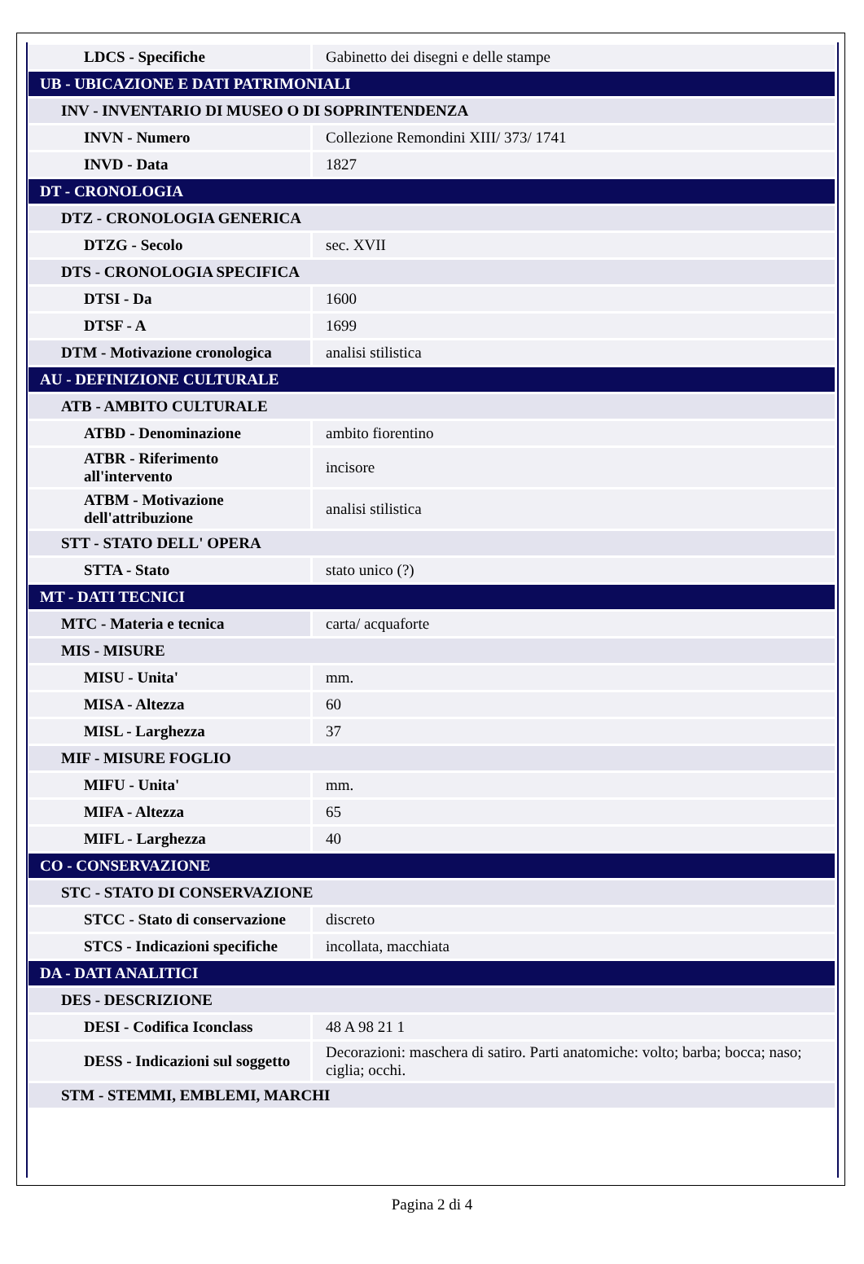| LDCS - Specifiche | Gabinetto dei disegni e delle stampe |
| UB - UBICAZIONE E DATI PATRIMONIALI | |
| INV - INVENTARIO DI MUSEO O DI SOPRINTENDENZA | |
| INVN - Numero | Collezione Remondini XIII/ 373/ 1741 |
| INVD - Data | 1827 |
| DT - CRONOLOGIA | |
| DTZ - CRONOLOGIA GENERICA | |
| DTZG - Secolo | sec. XVII |
| DTS - CRONOLOGIA SPECIFICA | |
| DTSI - Da | 1600 |
| DTSF - A | 1699 |
| DTM - Motivazione cronologica | analisi stilistica |
| AU - DEFINIZIONE CULTURALE | |
| ATB - AMBITO CULTURALE | |
| ATBD - Denominazione | ambito fiorentino |
| ATBR - Riferimento all'intervento | incisore |
| ATBM - Motivazione dell'attribuzione | analisi stilistica |
| STT - STATO DELL' OPERA | |
| STTA - Stato | stato unico (?) |
| MT - DATI TECNICI | |
| MTC - Materia e tecnica | carta/ acquaforte |
| MIS - MISURE | |
| MISU - Unita' | mm. |
| MISA - Altezza | 60 |
| MISL - Larghezza | 37 |
| MIF - MISURE FOGLIO | |
| MIFU - Unita' | mm. |
| MIFA - Altezza | 65 |
| MIFL - Larghezza | 40 |
| CO - CONSERVAZIONE | |
| STC - STATO DI CONSERVAZIONE | |
| STCC - Stato di conservazione | discreto |
| STCS - Indicazioni specifiche | incollata, macchiata |
| DA - DATI ANALITICI | |
| DES - DESCRIZIONE | |
| DESI - Codifica Iconclass | 48 A 98 21 1 |
| DESS - Indicazioni sul soggetto | Decorazioni: maschera di satiro. Parti anatomiche: volto; barba; bocca; naso; ciglia; occhi. |
| STM - STEMMI, EMBLEMI, MARCHI | |
Pagina 2 di 4